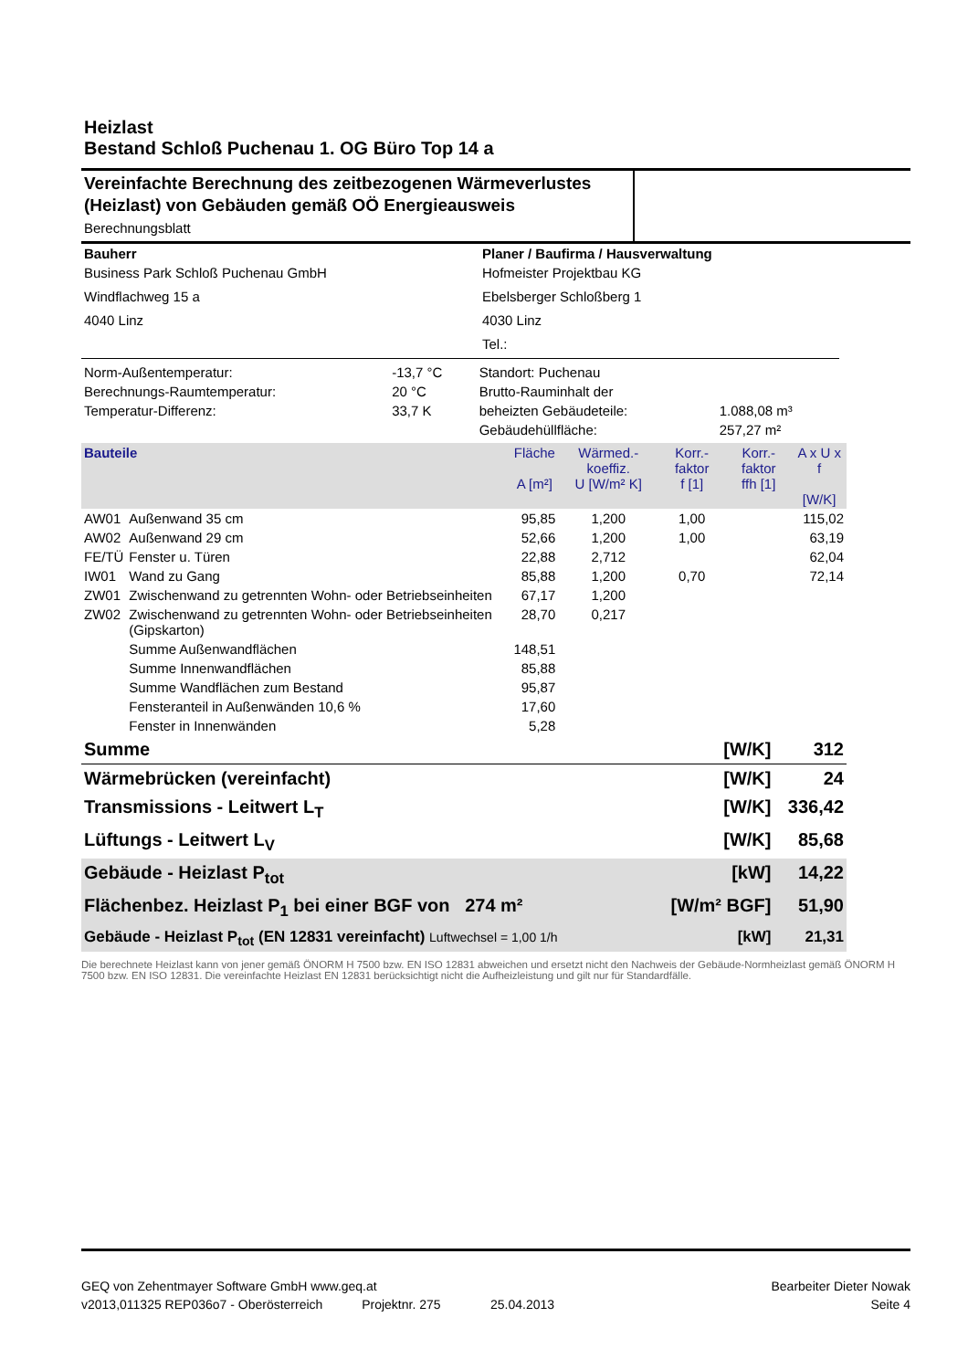Heizlast
Bestand Schloß Puchenau 1. OG Büro Top 14 a
Vereinfachte Berechnung des zeitbezogenen Wärmeverlustes (Heizlast) von Gebäuden gemäß OÖ Energieausweis
Berechnungsblatt
| Bauherr | Planer / Baufirma / Hausverwaltung |
| --- | --- |
| Business Park Schloß Puchenau GmbH | Hofmeister Projektbau KG |
| Windflachweg 15 a | Ebelsberger Schloßberg 1 |
| 4040 Linz | 4030 Linz |
| | Tel.: |
| Norm-Außentemperatur: | -13,7 °C | Standort: Puchenau | |
| Berechnungs-Raumtemperatur: | 20 °C | Brutto-Rauminhalt der | |
| Temperatur-Differenz: | 33,7 K | beheizten Gebäudeteile: | 1.088,08 m³ |
| | | Gebäudehüllfläche: | 257,27 m² |
| Bauteile | | Fläche A [m²] | Wärmed.-koeffiz. U [W/m² K] | Korr.-faktor f [1] | Korr.-faktor ffh [1] | A x U x f [W/K] |
| --- | --- | --- | --- | --- | --- | --- |
| AW01 | Außenwand 35 cm | 95,85 | 1,200 | 1,00 | | 115,02 |
| AW02 | Außenwand 29 cm | 52,66 | 1,200 | 1,00 | | 63,19 |
| FE/TÜ | Fenster u. Türen | 22,88 | 2,712 | | | 62,04 |
| IW01 | Wand zu Gang | 85,88 | 1,200 | 0,70 | | 72,14 |
| ZW01 | Zwischenwand zu getrennten Wohn- oder Betriebseinheiten | 67,17 | 1,200 | | | |
| ZW02 | Zwischenwand zu getrennten Wohn- oder Betriebseinheiten (Gipskarton) | 28,70 | 0,217 | | | |
| | Summe Außenwandflächen | 148,51 | | | | |
| | Summe Innenwandflächen | 85,88 | | | | |
| | Summe Wandflächen zum Bestand | 95,87 | | | | |
| | Fensteranteil in Außenwänden 10,6 % | 17,60 | | | | |
| | Fenster in Innenwänden | 5,28 | | | | |
| Summe | [W/K] | 312 |
| Wärmebrücken (vereinfacht) | [W/K] | 24 |
| Transmissions - Leitwert L<sub>T</sub> | [W/K] | 336,42 |
| Lüftungs - Leitwert L<sub>V</sub> | [W/K] | 85,68 |
| Gebäude - Heizlast P<sub>tot</sub> | [kW] | 14,22 |
| Flächenbez. Heizlast P<sub>1</sub> bei einer BGF von 274 m² | [W/m² BGF] | 51,90 |
| Gebäude - Heizlast P<sub>tot</sub> (EN 12831 vereinfacht) Luftwechsel = 1,00 1/h | [kW] | 21,31 |
Die berechnete Heizlast kann von jener gemäß ÖNORM H 7500 bzw. EN ISO 12831 abweichen und ersetzt nicht den Nachweis der Gebäude-Normheizlast gemäß ÖNORM H 7500 bzw. EN ISO 12831. Die vereinfachte Heizlast EN 12831 berücksichtigt nicht die Aufheizleistung und gilt nur für Standardfälle.
GEQ von Zehentmayer Software GmbH www.geq.at
v2013,011325 REP036o7 - Oberösterreich Projektnr. 275 25.04.2013
Bearbeiter Dieter Nowak
Seite 4